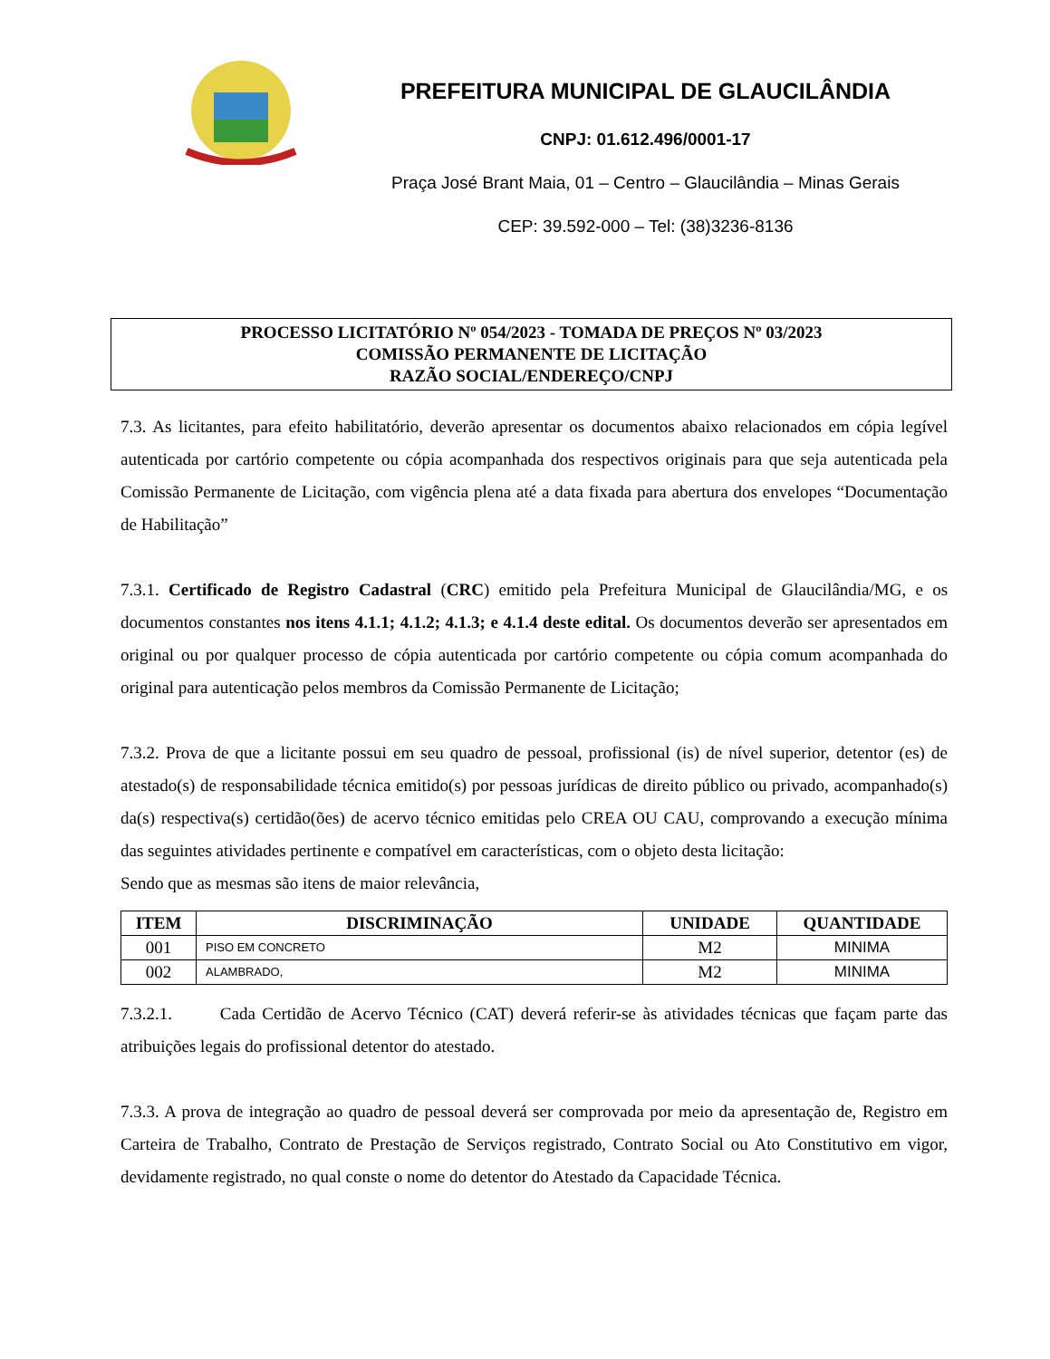PREFEITURA MUNICIPAL DE GLAUCILÂNDIA
CNPJ: 01.612.496/0001-17
Praça José Brant Maia, 01 – Centro – Glaucilândia – Minas Gerais
CEP: 39.592-000 – Tel: (38)3236-8136
PROCESSO LICITATÓRIO Nº 054/2023 - TOMADA DE PREÇOS Nº 03/2023
COMISSÃO PERMANENTE DE LICITAÇÃO
RAZÃO SOCIAL/ENDEREÇO/CNPJ
7.3. As licitantes, para efeito habilitatório, deverão apresentar os documentos abaixo relacionados em cópia legível autenticada por cartório competente ou cópia acompanhada dos respectivos originais para que seja autenticada pela Comissão Permanente de Licitação, com vigência plena até a data fixada para abertura dos envelopes “Documentação de Habilitação”
7.3.1. Certificado de Registro Cadastral (CRC) emitido pela Prefeitura Municipal de Glaucilândia/MG, e os documentos constantes nos itens 4.1.1; 4.1.2; 4.1.3; e 4.1.4 deste edital. Os documentos deverão ser apresentados em original ou por qualquer processo de cópia autenticada por cartório competente ou cópia comum acompanhada do original para autenticação pelos membros da Comissão Permanente de Licitação;
7.3.2. Prova de que a licitante possui em seu quadro de pessoal, profissional (is) de nível superior, detentor (es) de atestado(s) de responsabilidade técnica emitido(s) por pessoas jurídicas de direito público ou privado, acompanhado(s) da(s) respectiva(s) certidão(ões) de acervo técnico emitidas pelo CREA OU CAU, comprovando a execução mínima das seguintes atividades pertinente e compatível em características, com o objeto desta licitação:
Sendo que as mesmas são itens de maior relevância,
| ITEM | DISCRIMINAÇÃO | UNIDADE | QUANTIDADE |
| --- | --- | --- | --- |
| 001 | PISO EM CONCRETO | M2 | MINIMA |
| 002 | ALAMBRADO, | M2 | MINIMA |
7.3.2.1. Cada Certidão de Acervo Técnico (CAT) deverá referir-se às atividades técnicas que façam parte das atribuições legais do profissional detentor do atestado.
7.3.3. A prova de integração ao quadro de pessoal deverá ser comprovada por meio da apresentação de, Registro em Carteira de Trabalho, Contrato de Prestação de Serviços registrado, Contrato Social ou Ato Constitutivo em vigor, devidamente registrado, no qual conste o nome do detentor do Atestado da Capacidade Técnica.